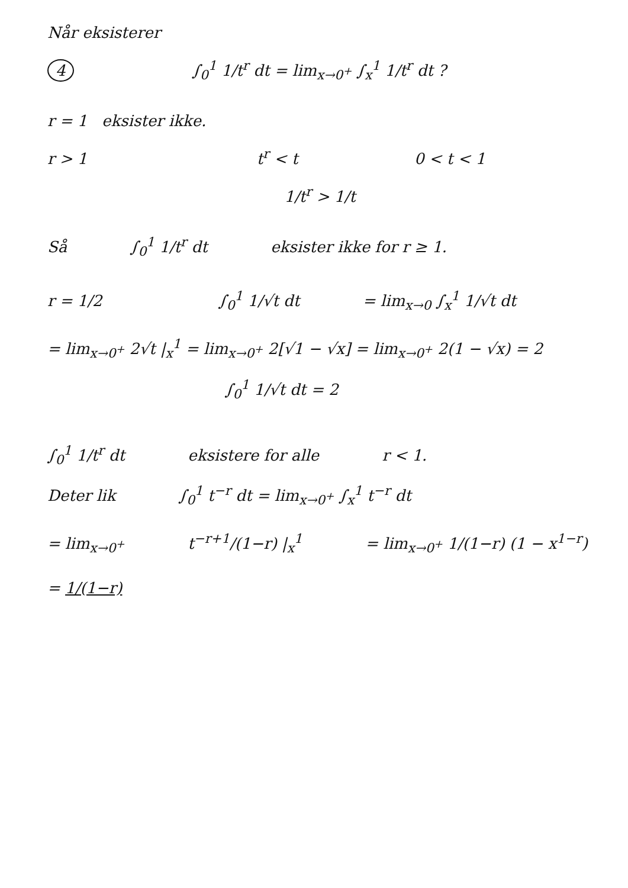Når eksisterer
4 ∫<sub>0</sub><sup>1</sup> 1/t<sup>r</sup> dt = lim<sub>x→0<sup>+</sup></sub> ∫<sub>x</sub><sup>1</sup> 1/t<sup>r</sup> dt ?
r = 1 eksister ikke.
r > 1 t<sup>r</sup> < t 0 < t < 1
1/t<sup>r</sup> > 1/t
Så ∫<sub>0</sub><sup>1</sup> 1/t<sup>r</sup> dt eksister ikke for r ≥ 1.
r = 1/2 ∫<sub>0</sub><sup>1</sup> 1/√t dt = lim<sub>x→0</sub> ∫<sub>x</sub><sup>1</sup> 1/√t dt
= lim<sub>x→0<sup>+</sup></sub> 2√t |<sub>x</sub><sup>1</sup> = lim<sub>x→0<sup>+</sup></sub> 2[√1 − √x] = lim<sub>x→0<sup>+</sup></sub> 2(1 − √x) = 2
∫<sub>0</sub><sup>1</sup> 1/√t dt = 2
∫<sub>0</sub><sup>1</sup> 1/t<sup>r</sup> dt eksistere for alle r < 1.
Deter lik ∫<sub>0</sub><sup>1</sup> t<sup>−r</sup> dt = lim<sub>x→0<sup>+</sup></sub> ∫<sub>x</sub><sup>1</sup> t<sup>−r</sup> dt
= lim<sub>x→0<sup>+</sup></sub> t<sup>−r+1</sup>/(1−r) |<sub>x</sub><sup>1</sup> = lim<sub>x→0<sup>+</sup></sub> 1/(1−r) (1 − x<sup>1−r</sup>)
= 1/(1−r)